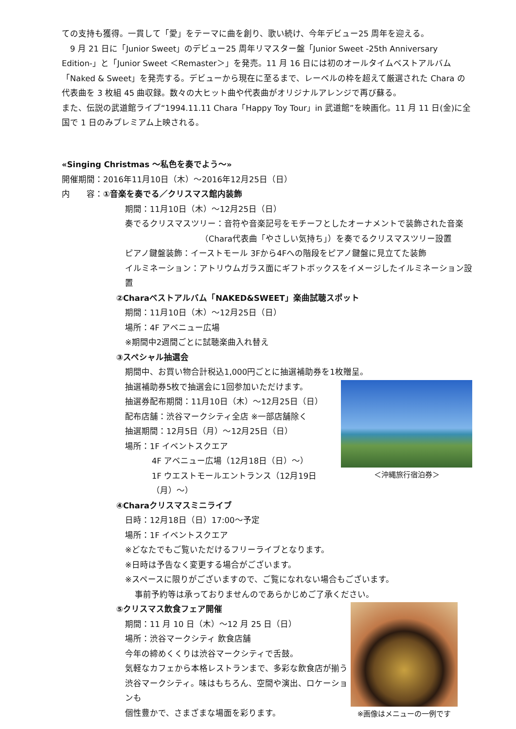ての支持も獲得。一貫して「愛」をテーマに曲を創り、歌い続け、今年デビュー25 周年を迎える。
　9 月 21 日に「Junior Sweet」のデビュー25 周年リマスター盤「Junior Sweet -25th Anniversary Edition-」と「Junior Sweet ＜Remaster＞」を発売。11 月 16 日には初のオールタイムベストアルバム「Naked & Sweet」を発売する。デビューから現在に至るまで、レーベルの枠を超えて厳選された Chara の代表曲を 3 枚組 45 曲収録。数々の大ヒット曲や代表曲がオリジナルアレンジで再び蘇る。
また、伝説の武道館ライブ“1994.11.11 Chara「Happy Toy Tour」in 武道館”を映画化。11 月 11 日(金)に全国で 1 日のみプレミアム上映される。
«Singing Christmas ～私色を奏でよう～»
開催期間：2016年11月10日（木）～2016年12月25日（日）
内　　容：①音楽を奏でる／クリスマス館内装飾
期間：11月10日（木）～12月25日（日）
奏でるクリスマスツリー：音符や音楽記号をモチーフとしたオーナメントで装飾された音楽
（Chara代表曲「やさしい気持ち」）を奏でるクリスマスツリー設置
ピアノ鍵盤装飾：イーストモール 3Fから4Fへの階段をピアノ鍵盤に見立てた装飾
イルミネーション：アトリウムガラス面にギフトボックスをイメージしたイルミネーション設置
②Charaベストアルバム「NAKED&SWEET」楽曲試聴スポット
期間：11月10日（木）～12月25日（日）
場所：4F アベニュー広場
※期間中2週間ごとに試聴楽曲入れ替え
③スペシャル抽選会
期間中、お買い物合計税込1,000円ごとに抽選補助券を1枚贈呈。
抽選補助券5枚で抽選会に1回参加いただけます。
抽選券配布期間：11月10日（木）～12月25日（日）
配布店舗：渋谷マークシティ全店 ※一部店舗除く
抽選期間：12月5日（月）～12月25日（日）
場所：1F イベントスクエア
4F アベニュー広場（12月18日（日）～）
1F ウエストモールエントランス（12月19日（月）～）
＜沖縄旅行宿泊券＞
④Charaクリスマスミニライブ
日時：12月18日（日）17:00～予定
場所：1F イベントスクエア
※どなたでもご覧いただけるフリーライブとなります。
※日時は予告なく変更する場合がございます。
※スペースに限りがございますので、ご覧になれない場合もございます。
事前予約等は承っておりませんのであらかじめご了承ください。
⑤クリスマス飲食フェア開催
期間：11 月 10 日（木）～12 月 25 日（日）
場所：渋谷マークシティ 飲食店舗
今年の締めくくりは渋谷マークシティで舌鼓。
気軽なカフェから本格レストランまで、多彩な飲食店が揃う
渋谷マークシティ。味はもちろん、空間や演出、ロケーションも
個性豊かで、さまざまな場面を彩ります。
※画像はメニューの一例です